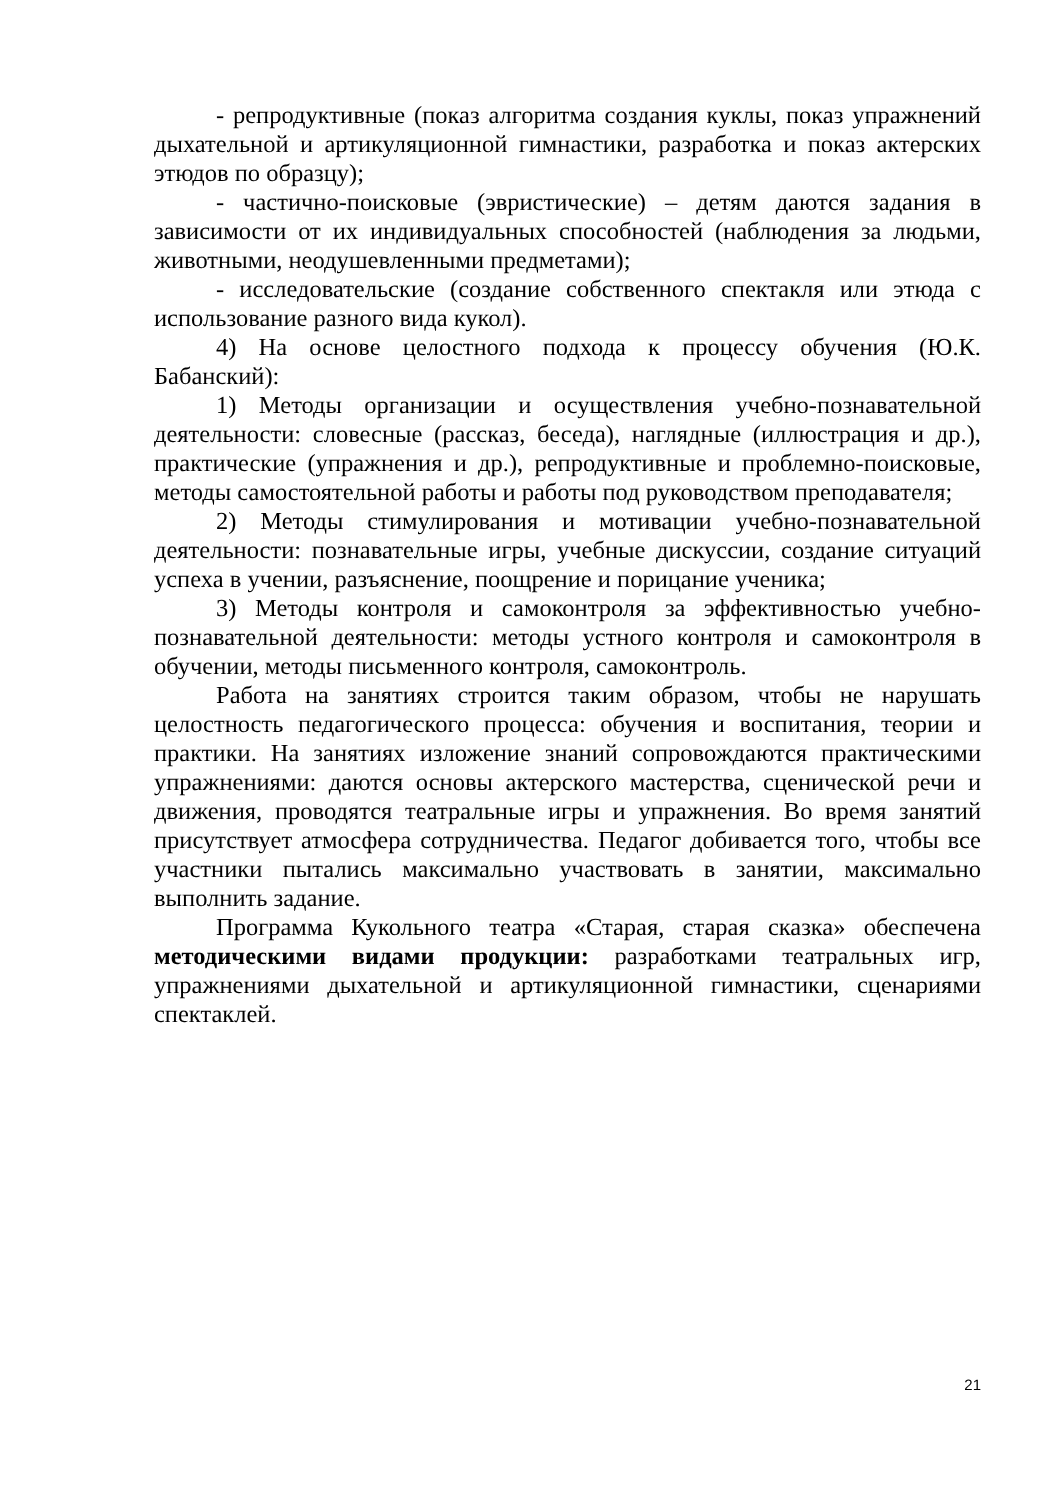- репродуктивные (показ алгоритма создания куклы, показ упражнений дыхательной и артикуляционной гимнастики, разработка и показ актерских этюдов по образцу);
- частично-поисковые (эвристические) – детям даются задания в зависимости от их индивидуальных способностей (наблюдения за людьми, животными, неодушевленными предметами);
- исследовательские (создание собственного спектакля или этюда с использование разного вида кукол).
4) На основе целостного подхода к процессу обучения (Ю.К. Бабанский):
1) Методы организации и осуществления учебно-познавательной деятельности: словесные (рассказ, беседа), наглядные (иллюстрация и др.), практические (упражнения и др.), репродуктивные и проблемно-поисковые, методы самостоятельной работы и работы под руководством преподавателя;
2) Методы стимулирования и мотивации учебно-познавательной деятельности: познавательные игры, учебные дискуссии, создание ситуаций успеха в учении, разъяснение, поощрение и порицание ученика;
3) Методы контроля и самоконтроля за эффективностью учебно-познавательной деятельности: методы устного контроля и самоконтроля в обучении, методы письменного контроля, самоконтроль.
Работа на занятиях строится таким образом, чтобы не нарушать целостность педагогического процесса: обучения и воспитания, теории и практики. На занятиях изложение знаний сопровождаются практическими упражнениями: даются основы актерского мастерства, сценической речи и движения, проводятся театральные игры и упражнения. Во время занятий присутствует атмосфера сотрудничества. Педагог добивается того, чтобы все участники пытались максимально участвовать в занятии, максимально выполнить задание.
Программа Кукольного театра «Старая, старая сказка» обеспечена методическими видами продукции: разработками театральных игр, упражнениями дыхательной и артикуляционной гимнастики, сценариями спектаклей.
21